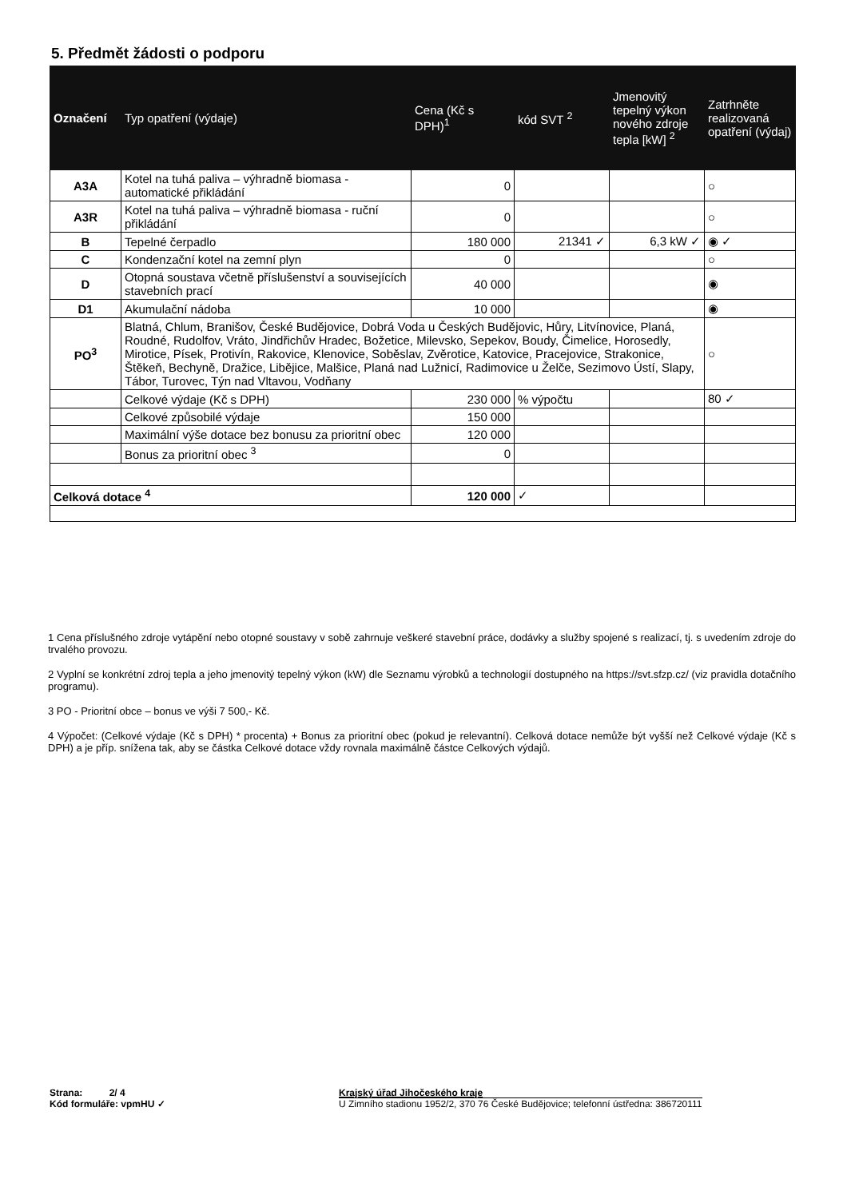5. Předmět žádosti o podporu
| Označení | Typ opatření (výdaje) | Cena (Kč s DPH)<sup>1</sup> | kód SVT <sup>2</sup> | Jmenovitý tepelný výkon nového zdroje tepla [kW] <sup>2</sup> | Zatrhněte realizovaná opatření (výdaj) |
| --- | --- | --- | --- | --- | --- |
| A3A | Kotel na tuhá paliva – výhradně biomasa - automatické přikládání | 0 | | | ○ |
| A3R | Kotel na tuhá paliva – výhradně biomasa - ruční přikládání | 0 | | | ○ |
| B | Tepelné čerpadlo | 180 000 | 21341 ✓ | 6,3 kW ✓ | ◉ ✓ |
| C | Kondenzační kotel na zemní plyn | 0 | | | ○ |
| D | Otopná soustava včetně příslušenství a souvisejících stavebních prací | 40 000 | | | ◉ |
| D1 | Akumulační nádoba | 10 000 | | | ◉ |
| PO<sup>3</sup> | Blatná, Chlum, Branišov, České Budějovice, Dobrá Voda u Českých Budějovic, Hůry, Litvínovice, Planá, Roudné, Rudolfov, Vráto, Jindřichův Hradec, Božetice, Milevsko, Sepekov, Boudy, Čimelice, Horosedly, Mirotice, Písek, Protivín, Rakovice, Klenovice, Soběslav, Zvěrotice, Katovice, Pracejovice, Strakonice, Štěkeň, Bechyně, Dražice, Libějice, Malšice, Planá nad Lužnicí, Radimovice u Želče, Sezimovo Ústí, Slapy, Tábor, Turovec, Týn nad Vltavou, Vodňany | | | | ○ |
| | Celkové výdaje (Kč s DPH) | 230 000 | % výpočtu | | 80 ✓ |
| | Celkové způsobilé výdaje | 150 000 | | | |
| | Maximální výše dotace bez bonusu za prioritní obec | 120 000 | | | |
| | Bonus za prioritní obec <sup>3</sup> | 0 | | | |
| Celková dotace <sup>4</sup> | | 120 000 | ✓ | | |
1 Cena příslušného zdroje vytápění nebo otopné soustavy v sobě zahrnuje veškeré stavební práce, dodávky a služby spojené s realizací, tj. s uvedením zdroje do trvalého provozu.
2 Vyplní se konkrétní zdroj tepla a jeho jmenovitý tepelný výkon (kW) dle Seznamu výrobků a technologií dostupného na https://svt.sfzp.cz/ (viz pravidla dotačního programu).
3 PO - Prioritní obce – bonus ve výši 7 500,- Kč.
4 Výpočet: (Celkové výdaje (Kč s DPH) * procenta) + Bonus za prioritní obec (pokud je relevantní). Celková dotace nemůže být vyšší než Celkové výdaje (Kč s DPH) a je příp. snížena tak, aby se částka Celkové dotace vždy rovnala maximálně částce Celkových výdajů.
Strana: 2/ 4
Kód formuláře: vpmHU ✓
Krajský úřad Jihočeského kraje
U Zimního stadionu 1952/2, 370 76 České Budějovice; telefonní ústředna: 386720111